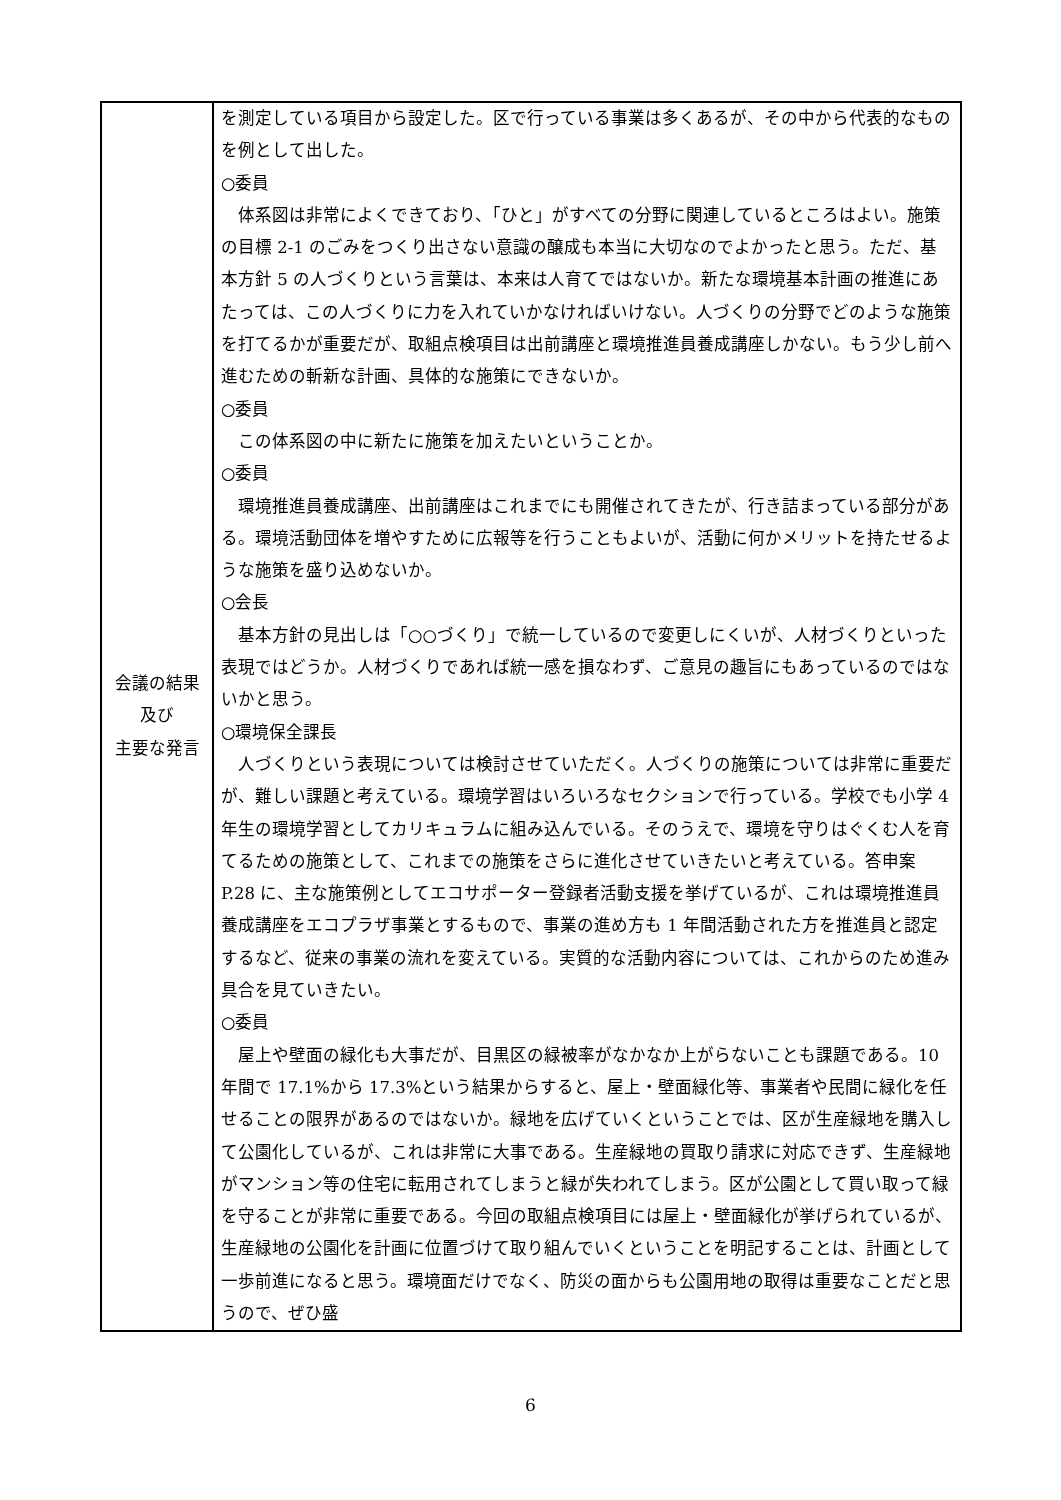| 会議の結果 及び 主要な発言 | を測定している項目から設定した。区で行っている事業は多くあるが、その中から代表的なものを例として出した。 ○委員 体系図は非常によくできており、「ひと」がすべての分野に関連しているところはよい。施策の目標 2-1 のごみをつくり出さない意識の醸成も本当に大切なのでよかったと思う。ただ、基本方針 5 の人づくりという言葉は、本来は人育てではないか。新たな環境基本計画の推進にあたっては、この人づくりに力を入れていかなければいけない。人づくりの分野でどのような施策を打てるかが重要だが、取組点検項目は出前講座と環境推進員養成講座しかない。もう少し前へ進むための斬新な計画、具体的な施策にできないか。 ○委員 この体系図の中に新たに施策を加えたいということか。 ○委員 環境推進員養成講座、出前講座はこれまでにも開催されてきたが、行き詰まっている部分がある。環境活動団体を増やすために広報等を行うこともよいが、活動に何かメリットを持たせるような施策を盛り込めないか。 ○会長 基本方針の見出しは「○○づくり」で統一しているので変更しにくいが、人材づくりといった表現ではどうか。人材づくりであれば統一感を損なわず、ご意見の趣旨にもあっているのではないかと思う。 ○環境保全課長 人づくりという表現については検討させていただく。人づくりの施策については非常に重要だが、難しい課題と考えている。環境学習はいろいろなセクションで行っている。学校でも小学 4 年生の環境学習としてカリキュラムに組み込んでいる。そのうえで、環境を守りはぐくむ人を育てるための施策として、これまでの施策をさらに進化させていきたいと考えている。答申案 P.28 に、主な施策例としてエコサポーター登録者活動支援を挙げているが、これは環境推進員養成講座をエコプラザ事業とするもので、事業の進め方も 1 年間活動された方を推進員と認定するなど、従来の事業の流れを変えている。実質的な活動内容については、これからのため進み具合を見ていきたい。 ○委員 屋上や壁面の緑化も大事だが、目黒区の緑被率がなかなか上がらないことも課題である。10 年間で 17.1%から 17.3%という結果からすると、屋上・壁面緑化等、事業者や民間に緑化を任せることの限界があるのではないか。緑地を広げていくということでは、区が生産緑地を購入して公園化しているが、これは非常に大事である。生産緑地の買取り請求に対応できず、生産緑地がマンション等の住宅に転用されてしまうと緑が失われてしまう。区が公園として買い取って緑を守ることが非常に重要である。今回の取組点検項目には屋上・壁面緑化が挙げられているが、生産緑地の公園化を計画に位置づけて取り組んでいくということを明記することは、計画として一歩前進になると思う。環境面だけでなく、防災の面からも公園用地の取得は重要なことだと思うので、ぜひ盛 |
6